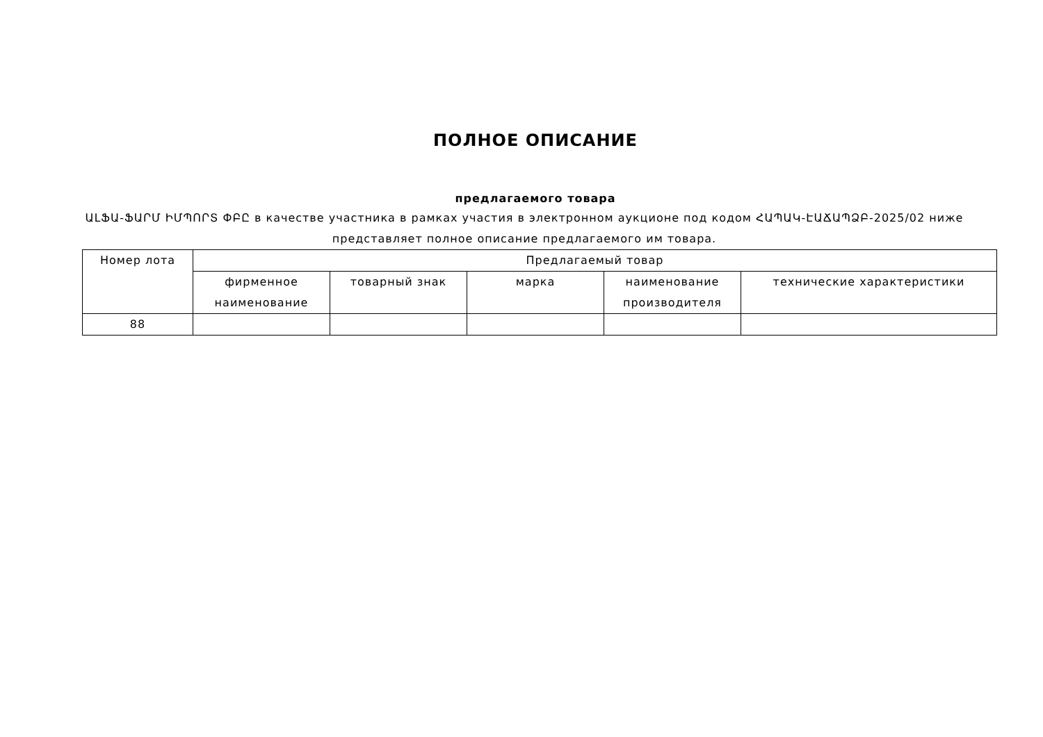ПОЛНОЕ ОПИСАНИЕ
предлагаемого товара
ԱԼՖԱ-ՖԱՐՄ ԻՄՊՈՐՏ ՓԲԸ в качестве участника в рамках участия в электронном аукционе под кодом ՀԱՊԱԿ-ԷԱՃԱՊՁԲ-2025/02 ниже представляет полное описание предлагаемого им товара.
| Номер лота | Предлагаемый товар | | | | |
| --- | --- | --- | --- | --- | --- |
| | фирменное наименование | товарный знак | марка | наименование производителя | технические характеристики |
| 88 | | | | | |